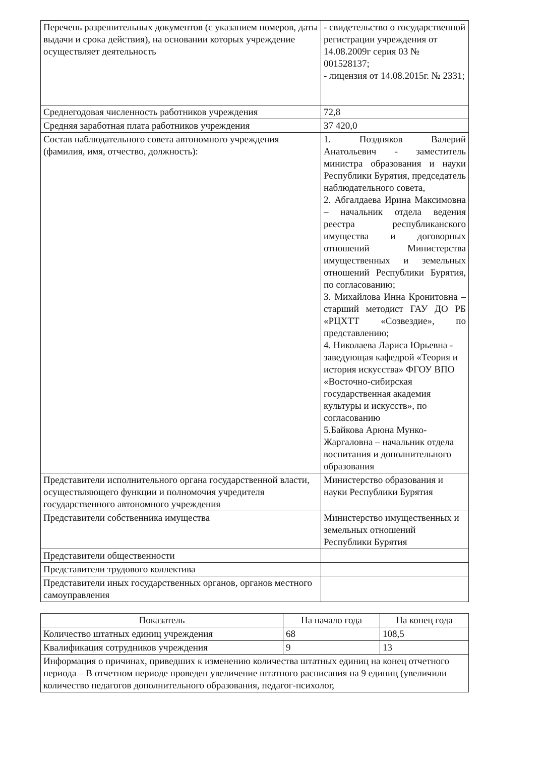| Перечень разрешительных документов (с указанием номеров, даты выдачи и срока действия), на основании которых учреждение осуществляет деятельность | - свидетельство о государственной регистрации учреждения от 14.08.2009г серия 03 № 001528137; - лицензия от 14.08.2015г. № 2331; |
| Среднегодовая численность работников учреждения | 72,8 |
| Средняя заработная плата работников учреждения | 37 420,0 |
| Состав наблюдательного совета автономного учреждения (фамилия, имя, отчество, должность): | 1. Поздняков Валерий Анатольевич - заместитель министра образования и науки Республики Бурятия, председатель наблюдательного совета, 2. Абгалдаева Ирина Максимовна – начальник отдела ведения реестра республиканского имущества и договорных отношений Министерства имущественных и земельных отношений Республики Бурятия, по согласованию; 3. Михайлова Инна Кронитовна – старший методист ГАУ ДО РБ «РЦХТТ «Созвездие», по представлению; 4. Николаева Лариса Юрьевна - заведующая кафедрой «Теория и история искусства» ФГОУ ВПО «Восточно-сибирская государственная академия культуры и искусств», по согласованию 5.Байкова Арюна Мунко-Жаргаловна – начальник отдела воспитания и дополнительного образования |
| Представители исполнительного органа государственной власти, осуществляющего функции и полномочия учредителя государственного автономного учреждения | Министерство образования и науки Республики Бурятия |
| Представители собственника имущества | Министерство имущественных и земельных отношений Республики Бурятия |
| Представители общественности | |
| Представители трудового коллектива | |
| Представители иных государственных органов, органов местного самоуправления | |
| Показатель | На начало года | На конец года |
| --- | --- | --- |
| Количество штатных единиц учреждения | 68 | 108,5 |
| Квалификация сотрудников учреждения | 9 | 13 |
| Информация о причинах, приведших к изменению количества штатных единиц на конец отчетного периода – В отчетном периоде проведен увеличение штатного расписания на 9 единиц (увеличили количество педагогов дополнительного образования, педагог-психолог, | | |